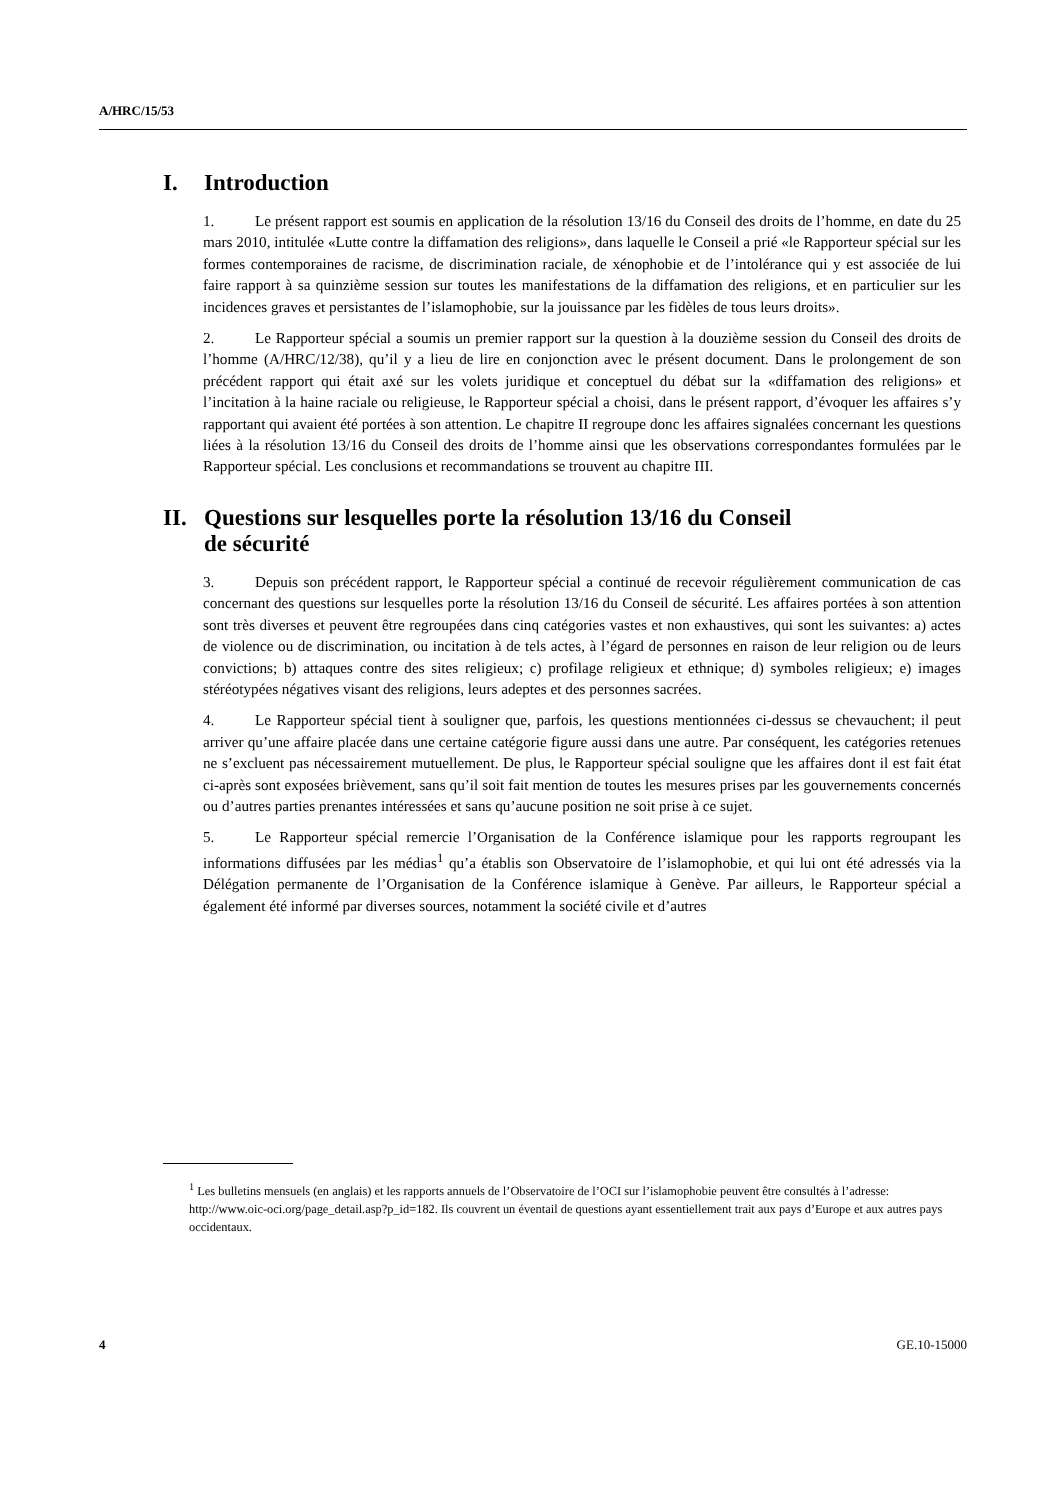A/HRC/15/53
I. Introduction
1. Le présent rapport est soumis en application de la résolution 13/16 du Conseil des droits de l’homme, en date du 25 mars 2010, intitulée «Lutte contre la diffamation des religions», dans laquelle le Conseil a prié «le Rapporteur spécial sur les formes contemporaines de racisme, de discrimination raciale, de xénophobie et de l’intolérance qui y est associée de lui faire rapport à sa quinzième session sur toutes les manifestations de la diffamation des religions, et en particulier sur les incidences graves et persistantes de l’islamophobie, sur la jouissance par les fidèles de tous leurs droits».
2. Le Rapporteur spécial a soumis un premier rapport sur la question à la douzième session du Conseil des droits de l’homme (A/HRC/12/38), qu’il y a lieu de lire en conjonction avec le présent document. Dans le prolongement de son précédent rapport qui était axé sur les volets juridique et conceptuel du débat sur la «diffamation des religions» et l’incitation à la haine raciale ou religieuse, le Rapporteur spécial a choisi, dans le présent rapport, d’évoquer les affaires s’y rapportant qui avaient été portées à son attention. Le chapitre II regroupe donc les affaires signalées concernant les questions liées à la résolution 13/16 du Conseil des droits de l’homme ainsi que les observations correspondantes formulées par le Rapporteur spécial. Les conclusions et recommandations se trouvent au chapitre III.
II. Questions sur lesquelles porte la résolution 13/16 du Conseil
de sécurité
3. Depuis son précédent rapport, le Rapporteur spécial a continué de recevoir régulièrement communication de cas concernant des questions sur lesquelles porte la résolution 13/16 du Conseil de sécurité. Les affaires portées à son attention sont très diverses et peuvent être regroupées dans cinq catégories vastes et non exhaustives, qui sont les suivantes: a) actes de violence ou de discrimination, ou incitation à de tels actes, à l’égard de personnes en raison de leur religion ou de leurs convictions; b) attaques contre des sites religieux; c) profilage religieux et ethnique; d) symboles religieux; e) images stéréotypées négatives visant des religions, leurs adeptes et des personnes sacrées.
4. Le Rapporteur spécial tient à souligner que, parfois, les questions mentionnées ci-dessus se chevauchent; il peut arriver qu’une affaire placée dans une certaine catégorie figure aussi dans une autre. Par conséquent, les catégories retenues ne s’excluent pas nécessairement mutuellement. De plus, le Rapporteur spécial souligne que les affaires dont il est fait état ci-après sont exposées brièvement, sans qu’il soit fait mention de toutes les mesures prises par les gouvernements concernés ou d’autres parties prenantes intéressées et sans qu’aucune position ne soit prise à ce sujet.
5. Le Rapporteur spécial remercie l’Organisation de la Conférence islamique pour les rapports regroupant les informations diffusées par les médias<sup>1</sup> qu’a établis son Observatoire de l’islamophobie, et qui lui ont été adressés via la Délégation permanente de l’Organisation de la Conférence islamique à Genève. Par ailleurs, le Rapporteur spécial a également été informé par diverses sources, notamment la société civile et d’autres
<sup>1</sup> Les bulletins mensuels (en anglais) et les rapports annuels de l’Observatoire de l’OCI sur l’islamophobie peuvent être consultés à l’adresse: http://www.oic-oci.org/page_detail.asp?p_id=182. Ils couvrent un éventail de questions ayant essentiellement trait aux pays d’Europe et aux autres pays occidentaux.
4 GE.10-15000